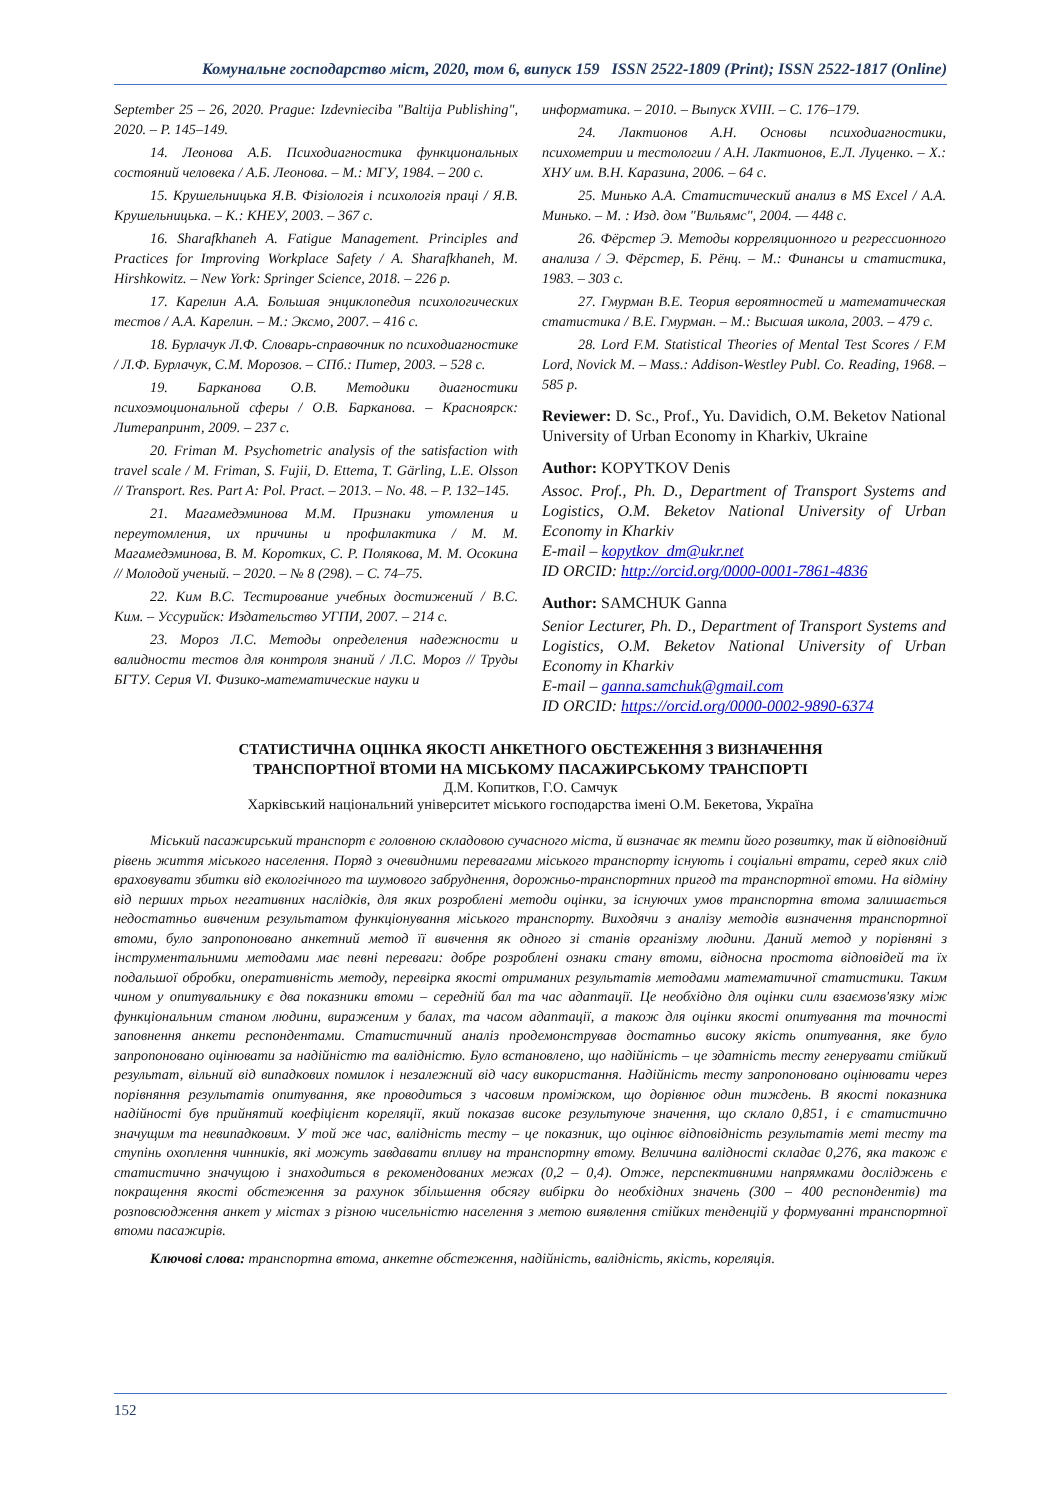Комунальне господарство міст, 2020, том 6, випуск 159 ISSN 2522-1809 (Print); ISSN 2522-1817 (Online)
September 25 – 26, 2020. Prague: Izdevnieciba "Baltija Publishing", 2020. – P. 145–149.
14. Леонова А.Б. Психодиагностика функциональных состояний человека / А.Б. Леонова. – М.: МГУ, 1984. – 200 с.
15. Крушельницька Я.В. Фізіологія і психологія праці / Я.В. Крушельницька. – К.: КНЕУ, 2003. – 367 с.
16. Sharafkhaneh A. Fatigue Management. Principles and Practices for Improving Workplace Safety / A. Sharafkhaneh, M. Hirshkowitz. – New York: Springer Science, 2018. – 226 p.
17. Карелин А.А. Большая энциклопедия психологических тестов / А.А. Карелин. – М.: Эксмо, 2007. – 416 с.
18. Бурлачук Л.Ф. Словарь-справочник по психодиагностике / Л.Ф. Бурлачук, С.М. Морозов. – СПб.: Питер, 2003. – 528 с.
19. Барканова О.В. Методики диагностики психоэмоциональной сферы / О.В. Барканова. – Красноярск: Литерапринт, 2009. – 237 с.
20. Friman M. Psychometric analysis of the satisfaction with travel scale / M. Friman, S. Fujii, D. Ettema, T. Gärling, L.E. Olsson // Transport. Res. Part A: Pol. Pract. – 2013. – No. 48. – P. 132–145.
21. Магамедэминова М.М. Признаки утомления и переутомления, их причины и профилактика / М. М. Магамедэминова, В. М. Коротких, С. Р. Полякова, М. М. Осокина // Молодой ученый. – 2020. – № 8 (298). – С. 74–75.
22. Ким В.С. Тестирование учебных достижений / В.С. Ким. – Уссурийск: Издательство УГПИ, 2007. – 214 с.
23. Мороз Л.С. Методы определения надежности и валидности тестов для контроля знаний / Л.С. Мороз // Труды БГТУ. Серия VI. Физико-математические науки и
информатика. – 2010. – Выпуск XVIII. – С. 176–179.
24. Лактионов А.Н. Основы психодиагностики, психометрии и тестологии / А.Н. Лактионов, Е.Л. Луценко. – Х.: ХНУ им. В.Н. Каразина, 2006. – 64 с.
25. Минько А.А. Статистический анализ в MS Excel / А.А. Минько. – М. : Изд. дом "Вильямс", 2004. — 448 с.
26. Фёрстер Э. Методы корреляционного и регрессионного анализа / Э. Фёрстер, Б. Рёнц. – М.: Финансы и статистика, 1983. – 303 с.
27. Гмурман В.Е. Теория вероятностей и математическая статистика / В.Е. Гмурман. – М.: Высшая школа, 2003. – 479 с.
28. Lord F.M. Statistical Theories of Mental Test Scores / F.M Lord, Novick M. – Mass.: Addison-Westley Publ. Co. Reading, 1968. – 585 p.
Reviewer: D. Sc., Prof., Yu. Davidich, O.M. Beketov National University of Urban Economy in Kharkiv, Ukraine
Author: KOPYTKOV Denis
Assoc. Prof., Ph. D., Department of Transport Systems and Logistics, O.M. Beketov National University of Urban Economy in Kharkiv
E-mail – kopytkov_dm@ukr.net
ID ORCID: http://orcid.org/0000-0001-7861-4836
Author: SAMCHUK Ganna
Senior Lecturer, Ph. D., Department of Transport Systems and Logistics, O.M. Beketov National University of Urban Economy in Kharkiv
E-mail – ganna.samchuk@gmail.com
ID ORCID: https://orcid.org/0000-0002-9890-6374
СТАТИСТИЧНА ОЦІНКА ЯКОСТІ АНКЕТНОГО ОБСТЕЖЕННЯ З ВИЗНАЧЕННЯ
ТРАНСПОРТНОЇ ВТОМИ НА МІСЬКОМУ ПАСАЖИРСЬКОМУ ТРАНСПОРТІ
Д.М. Копитков, Г.О. Самчук
Харківський національний університет міського господарства імені О.М. Бекетова, Україна
Міський пасажирський транспорт є головною складовою сучасного міста, й визначає як темпи його розвитку, так й відповідний рівень життя міського населення. Поряд з очевидними перевагами міського транспорту існують і соціальні втрати, серед яких слід враховувати збитки від екологічного та шумового забруднення, дорожньо-транспортних пригод та транспортної втоми. На відміну від перших трьох негативних наслідків, для яких розроблені методи оцінки, за існуючих умов транспортна втома залишається недостатньо вивченим результатом функціонування міського транспорту. Виходячи з аналізу методів визначення транспортної втоми, було запропоновано анкетний метод її вивчення як одного зі станів організму людини. Даний метод у порівняні з інструментальними методами має певні переваги: добре розроблені ознаки стану втоми, відносна простота відповідей та їх подальшої обробки, оперативність методу, перевірка якості отриманих результатів методами математичної статистики. Таким чином у опитувальнику є два показники втоми – середній бал та час адаптації. Це необхідно для оцінки сили взаємозв'язку між функціональним станом людини, вираженим у балах, та часом адаптації, а також для оцінки якості опитування та точності заповнення анкети респондентами. Статистичний аналіз продемонстрував достатньо високу якість опитування, яке було запропоновано оцінювати за надійністю та валідністю. Було встановлено, що надійність – це здатність тесту генерувати стійкий результат, вільний від випадкових помилок і незалежний від часу використання. Надійність тесту запропоновано оцінювати через порівняння результатів опитування, яке проводиться з часовим проміжком, що дорівнює один тиждень. В якості показника надійності був прийнятий коефіцієнт кореляції, який показав високе результуюче значення, що склало 0,851, і є статистично значущим та невипадковим. У той же час, валідність тесту – це показник, що оцінює відповідність результатів меті тесту та ступінь охоплення чинників, які можуть завдавати впливу на транспортну втому. Величина валідності складає 0,276, яка також є статистично значущою і знаходиться в рекомендованих межах (0,2 – 0,4). Отже, перспективними напрямками досліджень є покращення якості обстеження за рахунок збільшення обсягу вибірки до необхідних значень (300 – 400 респондентів) та розповсюдження анкет у містах з різною чисельністю населення з метою виявлення стійких тенденцій у формуванні транспортної втоми пасажирів.
Ключові слова: транспортна втома, анкетне обстеження, надійність, валідність, якість, кореляція.
152